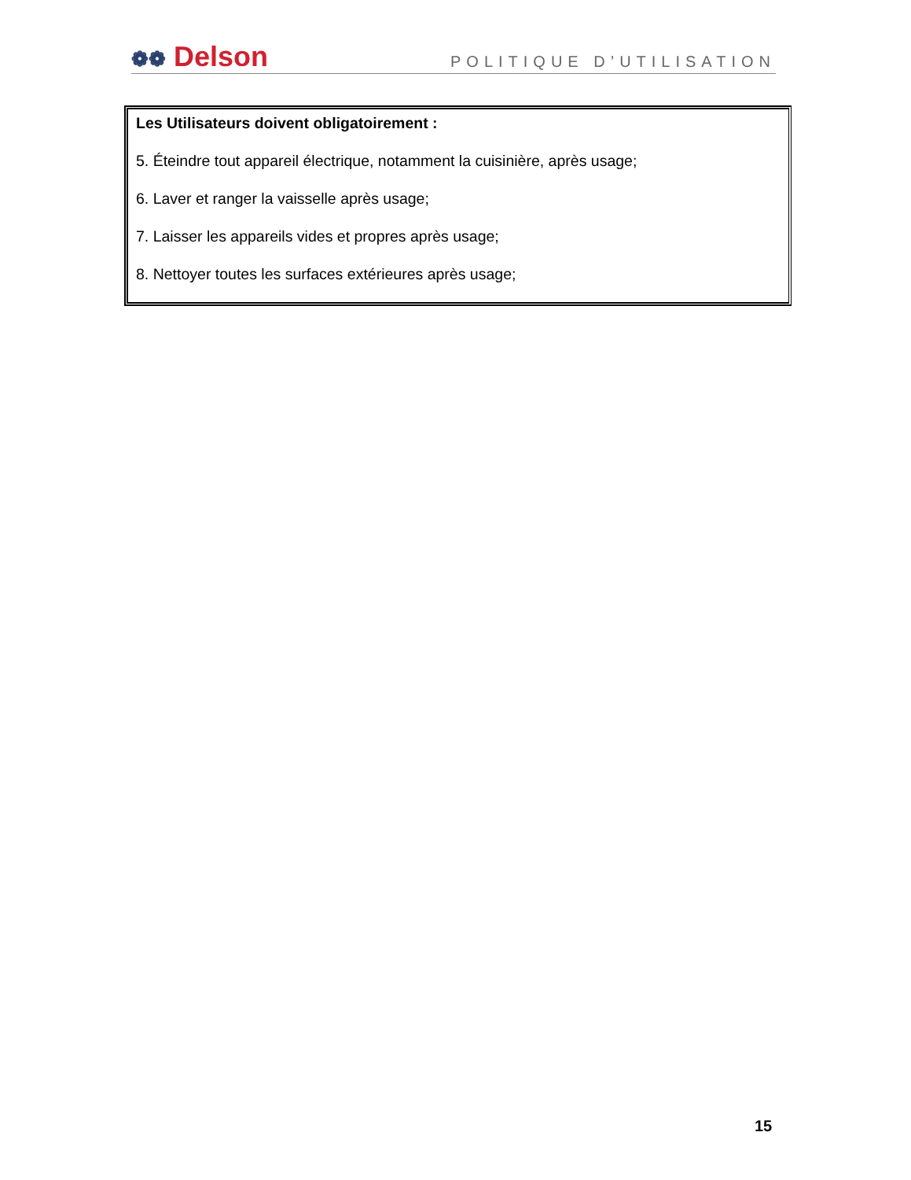❁❁ Delson
POLITIQUE D’UTILISATION
Les Utilisateurs doivent obligatoirement :
5. Éteindre tout appareil électrique, notamment la cuisinière, après usage;
6. Laver et ranger la vaisselle après usage;
7. Laisser les appareils vides et propres après usage;
8. Nettoyer toutes les surfaces extérieures après usage;
15